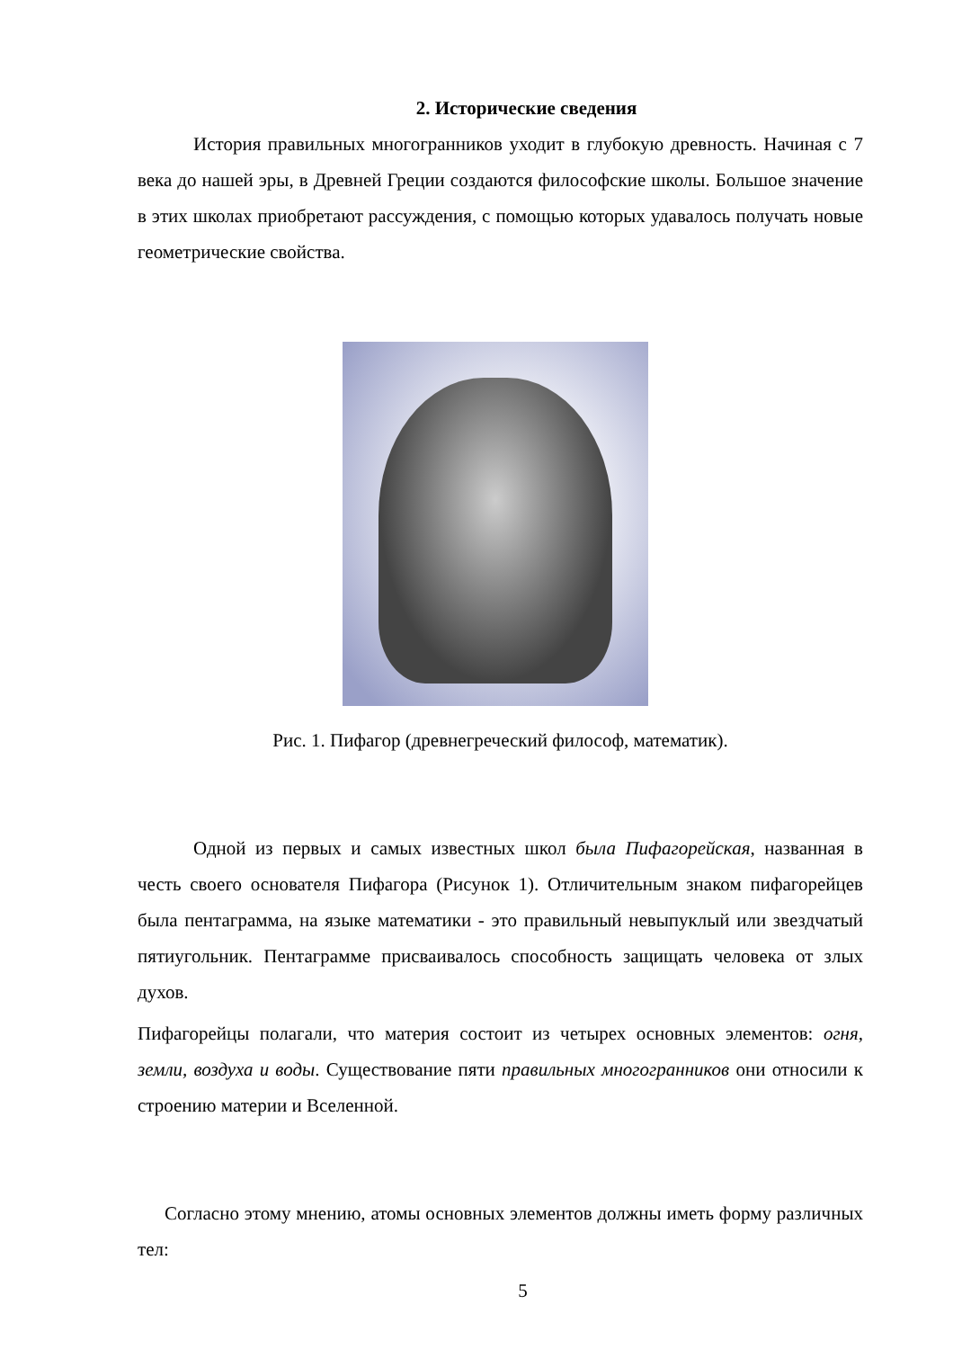2. Исторические сведения
История правильных многогранников уходит в глубокую древность. Начиная с 7 века до нашей эры, в Древней Греции создаются философские школы. Большое значение в этих школах приобретают рассуждения, с помощью которых удавалось получать новые геометрические свойства.
Рис. 1. Пифагор (древнегреческий философ, математик).
Одной из первых и самых известных школ была Пифагорейская, названная в честь своего основателя Пифагора (Рисунок 1). Отличительным знаком пифагорейцев была пентаграмма, на языке математики - это правильный невыпуклый или звездчатый пятиугольник. Пентаграмме присваивалось способность защищать человека от злых духов.
Пифагорейцы полагали, что материя состоит из четырех основных элементов: огня, земли, воздуха и воды. Существование пяти правильных многогранников они относили к строению материи и Вселенной.
Согласно этому мнению, атомы основных элементов должны иметь форму различных тел:
5